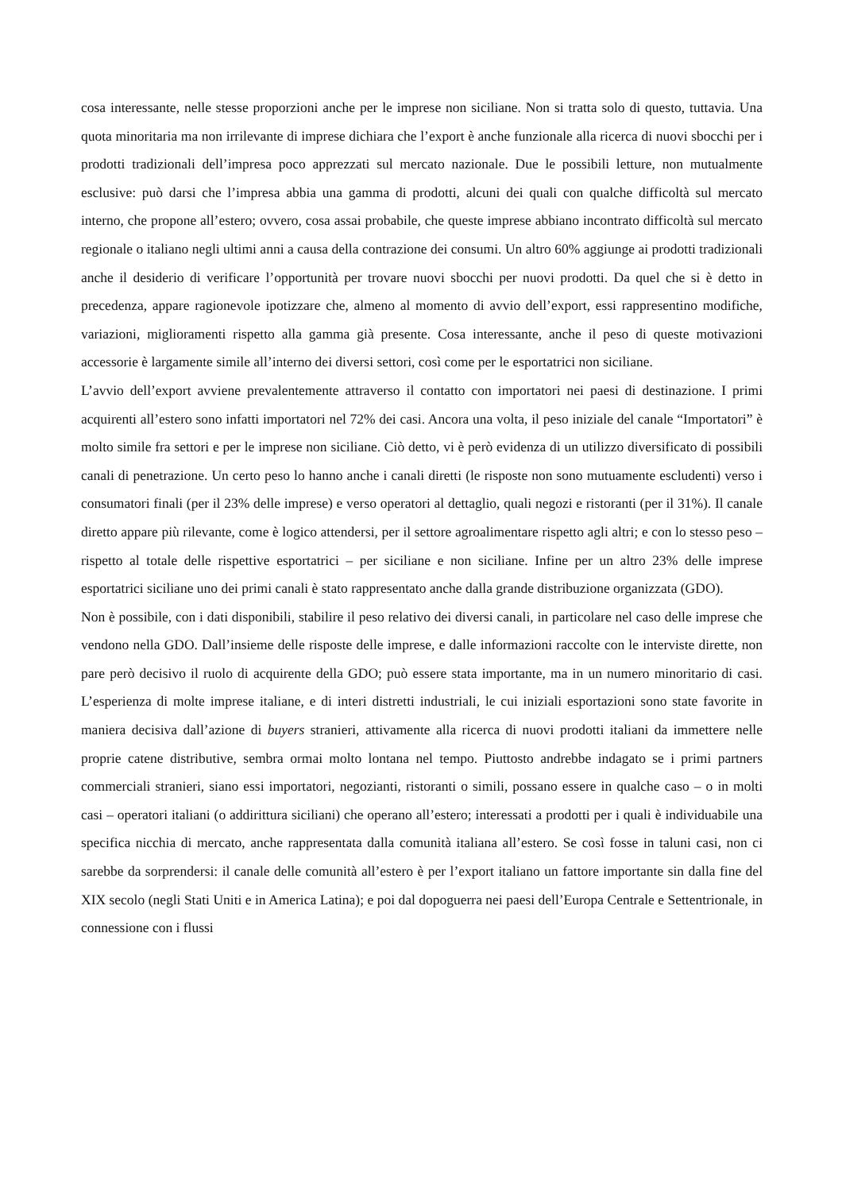cosa interessante, nelle stesse proporzioni anche per le imprese non siciliane. Non si tratta solo di questo, tuttavia. Una quota minoritaria ma non irrilevante di imprese dichiara che l’export è anche funzionale alla ricerca di nuovi sbocchi per i prodotti tradizionali dell’impresa poco apprezzati sul mercato nazionale. Due le possibili letture, non mutualmente esclusive: può darsi che l’impresa abbia una gamma di prodotti, alcuni dei quali con qualche difficoltà sul mercato interno, che propone all’estero; ovvero, cosa assai probabile, che queste imprese abbiano incontrato difficoltà sul mercato regionale o italiano negli ultimi anni a causa della contrazione dei consumi. Un altro 60% aggiunge ai prodotti tradizionali anche il desiderio di verificare l’opportunità per trovare nuovi sbocchi per nuovi prodotti. Da quel che si è detto in precedenza, appare ragionevole ipotizzare che, almeno al momento di avvio dell’export, essi rappresentino modifiche, variazioni, miglioramenti rispetto alla gamma già presente. Cosa interessante, anche il peso di queste motivazioni accessorie è largamente simile all’interno dei diversi settori, così come per le esportatrici non siciliane.
L’avvio dell’export avviene prevalentemente attraverso il contatto con importatori nei paesi di destinazione. I primi acquirenti all’estero sono infatti importatori nel 72% dei casi. Ancora una volta, il peso iniziale del canale “Importatori” è molto simile fra settori e per le imprese non siciliane. Ciò detto, vi è però evidenza di un utilizzo diversificato di possibili canali di penetrazione. Un certo peso lo hanno anche i canali diretti (le risposte non sono mutuamente escludenti) verso i consumatori finali (per il 23% delle imprese) e verso operatori al dettaglio, quali negozi e ristoranti (per il 31%). Il canale diretto appare più rilevante, come è logico attendersi, per il settore agroalimentare rispetto agli altri; e con lo stesso peso – rispetto al totale delle rispettive esportatrici – per siciliane e non siciliane. Infine per un altro 23% delle imprese esportatrici siciliane uno dei primi canali è stato rappresentato anche dalla grande distribuzione organizzata (GDO).
Non è possibile, con i dati disponibili, stabilire il peso relativo dei diversi canali, in particolare nel caso delle imprese che vendono nella GDO. Dall’insieme delle risposte delle imprese, e dalle informazioni raccolte con le interviste dirette, non pare però decisivo il ruolo di acquirente della GDO; può essere stata importante, ma in un numero minoritario di casi. L’esperienza di molte imprese italiane, e di interi distretti industriali, le cui iniziali esportazioni sono state favorite in maniera decisiva dall’azione di buyers stranieri, attivamente alla ricerca di nuovi prodotti italiani da immettere nelle proprie catene distributive, sembra ormai molto lontana nel tempo. Piuttosto andrebbe indagato se i primi partners commerciali stranieri, siano essi importatori, negozianti, ristoranti o simili, possano essere in qualche caso – o in molti casi – operatori italiani (o addirittura siciliani) che operano all’estero; interessati a prodotti per i quali è individuabile una specifica nicchia di mercato, anche rappresentata dalla comunità italiana all’estero. Se così fosse in taluni casi, non ci sarebbe da sorprendersi: il canale delle comunità all’estero è per l’export italiano un fattore importante sin dalla fine del XIX secolo (negli Stati Uniti e in America Latina); e poi dal dopoguerra nei paesi dell’Europa Centrale e Settentrionale, in connessione con i flussi